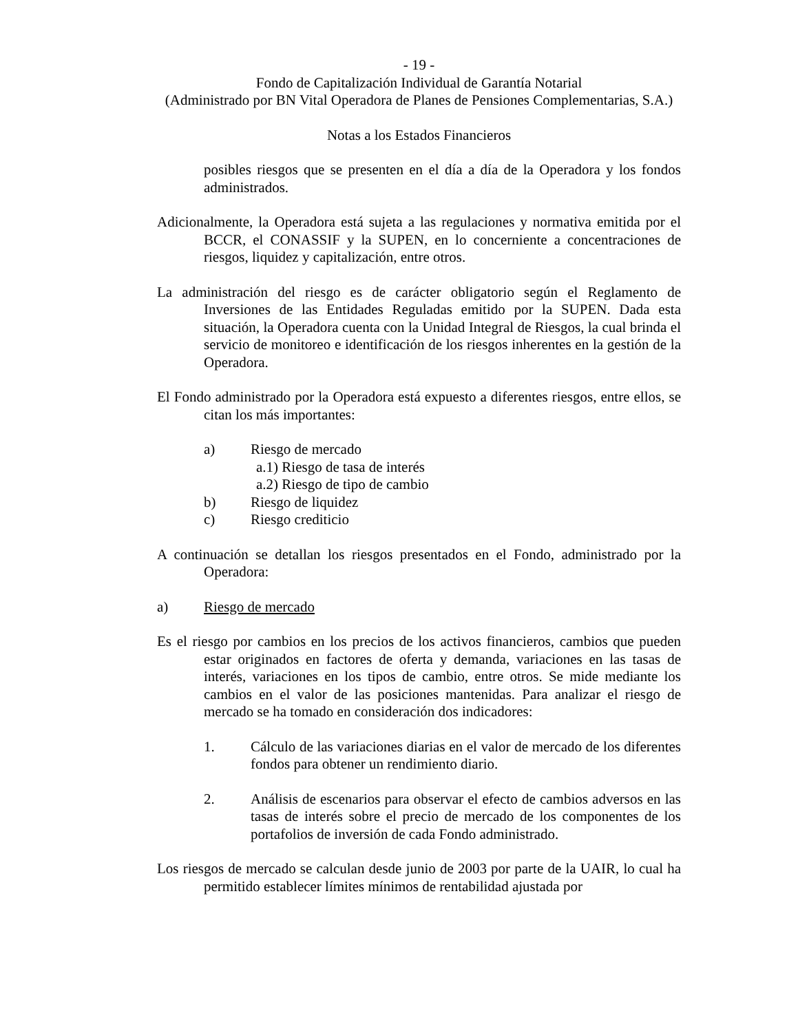- 19 -
Fondo de Capitalización Individual de Garantía Notarial
(Administrado por BN Vital Operadora de Planes de Pensiones Complementarias, S.A.)
Notas a los Estados Financieros
posibles riesgos que se presenten en el día a día de la Operadora y los fondos administrados.
Adicionalmente, la Operadora está sujeta a las regulaciones y normativa emitida por el BCCR, el CONASSIF y la SUPEN, en lo concerniente a concentraciones de riesgos, liquidez y capitalización, entre otros.
La administración del riesgo es de carácter obligatorio según el Reglamento de Inversiones de las Entidades Reguladas emitido por la SUPEN. Dada esta situación, la Operadora cuenta con la Unidad Integral de Riesgos, la cual brinda el servicio de monitoreo e identificación de los riesgos inherentes en la gestión de la Operadora.
El Fondo administrado por la Operadora está expuesto a diferentes riesgos, entre ellos, se citan los más importantes:
a) Riesgo de mercado
a.1) Riesgo de tasa de interés
a.2) Riesgo de tipo de cambio
b) Riesgo de liquidez
c) Riesgo crediticio
A continuación se detallan los riesgos presentados en el Fondo, administrado por la Operadora:
a) Riesgo de mercado
Es el riesgo por cambios en los precios de los activos financieros, cambios que pueden estar originados en factores de oferta y demanda, variaciones en las tasas de interés, variaciones en los tipos de cambio, entre otros. Se mide mediante los cambios en el valor de las posiciones mantenidas. Para analizar el riesgo de mercado se ha tomado en consideración dos indicadores:
1. Cálculo de las variaciones diarias en el valor de mercado de los diferentes fondos para obtener un rendimiento diario.
2. Análisis de escenarios para observar el efecto de cambios adversos en las tasas de interés sobre el precio de mercado de los componentes de los portafolios de inversión de cada Fondo administrado.
Los riesgos de mercado se calculan desde junio de 2003 por parte de la UAIR, lo cual ha permitido establecer límites mínimos de rentabilidad ajustada por